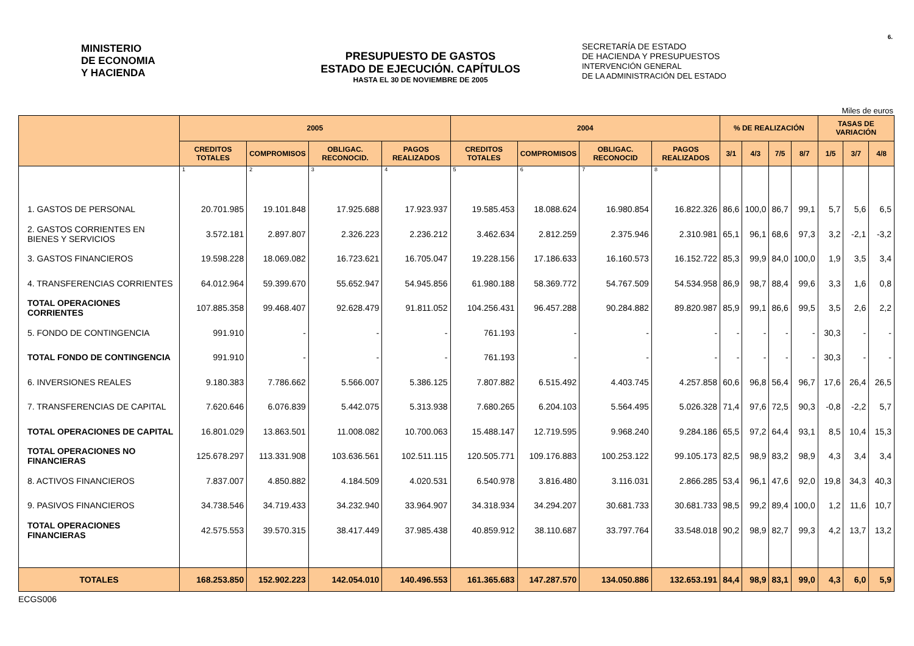6.
MINISTERIO
DE ECONOMIA
Y HACIENDA
PRESUPUESTO DE GASTOS
ESTADO DE EJECUCIÓN. CAPÍTULOS
HASTA EL 30 DE NOVIEMBRE DE 2005
SECRETARÍA DE ESTADO
DE HACIENDA Y PRESUPUESTOS
INTERVENCIÓN GENERAL
DE LA ADMINISTRACIÓN DEL ESTADO
Miles de euros
| | 2005 | | | | 2004 | | | | % DE REALIZACIÓN | | | | TASAS DE VARIACIÓN | | |
| --- | --- | --- | --- | --- | --- | --- | --- | --- | --- | --- | --- | --- | --- | --- | --- |
| | CREDITOS TOTALES | COMPROMISOS | OBLIGAC. RECONOCID. | PAGOS REALIZADOS | CREDITOS TOTALES | COMPROMISOS | OBLIGAC. RECONOCID | PAGOS REALIZADOS | 3/1 | 4/3 | 7/5 | 8/7 | 1/5 | 3/7 | 4/8 |
| | 1 | 2 | 3 | 4 | 5 | 6 | 7 | 8 | | | | | | | |
| 1. GASTOS DE PERSONAL | 20.701.985 | 19.101.848 | 17.925.688 | 17.923.937 | 19.585.453 | 18.088.624 | 16.980.854 | 16.822.326 | 86,6 | 100,0 | 86,7 | 99,1 | 5,7 | 5,6 | 6,5 |
| 2. GASTOS CORRIENTES EN BIENES Y SERVICIOS | 3.572.181 | 2.897.807 | 2.326.223 | 2.236.212 | 3.462.634 | 2.812.259 | 2.375.946 | 2.310.981 | 65,1 | 96,1 | 68,6 | 97,3 | 3,2 | -2,1 | -3,2 |
| 3. GASTOS FINANCIEROS | 19.598.228 | 18.069.082 | 16.723.621 | 16.705.047 | 19.228.156 | 17.186.633 | 16.160.573 | 16.152.722 | 85,3 | 99,9 | 84,0 | 100,0 | 1,9 | 3,5 | 3,4 |
| 4. TRANSFERENCIAS CORRIENTES | 64.012.964 | 59.399.670 | 55.652.947 | 54.945.856 | 61.980.188 | 58.369.772 | 54.767.509 | 54.534.958 | 86,9 | 98,7 | 88,4 | 99,6 | 3,3 | 1,6 | 0,8 |
| TOTAL OPERACIONES CORRIENTES | 107.885.358 | 99.468.407 | 92.628.479 | 91.811.052 | 104.256.431 | 96.457.288 | 90.284.882 | 89.820.987 | 85,9 | 99,1 | 86,6 | 99,5 | 3,5 | 2,6 | 2,2 |
| 5. FONDO DE CONTINGENCIA | 991.910 | - | - | - | 761.193 | - | - | - | - | - | - | - | 30,3 | - | - |
| TOTAL FONDO DE CONTINGENCIA | 991.910 | - | - | - | 761.193 | - | - | - | - | - | - | - | 30,3 | - | - |
| 6. INVERSIONES REALES | 9.180.383 | 7.786.662 | 5.566.007 | 5.386.125 | 7.807.882 | 6.515.492 | 4.403.745 | 4.257.858 | 60,6 | 96,8 | 56,4 | 96,7 | 17,6 | 26,4 | 26,5 |
| 7. TRANSFERENCIAS DE CAPITAL | 7.620.646 | 6.076.839 | 5.442.075 | 5.313.938 | 7.680.265 | 6.204.103 | 5.564.495 | 5.026.328 | 71,4 | 97,6 | 72,5 | 90,3 | -0,8 | -2,2 | 5,7 |
| TOTAL OPERACIONES DE CAPITAL | 16.801.029 | 13.863.501 | 11.008.082 | 10.700.063 | 15.488.147 | 12.719.595 | 9.968.240 | 9.284.186 | 65,5 | 97,2 | 64,4 | 93,1 | 8,5 | 10,4 | 15,3 |
| TOTAL OPERACIONES NO FINANCIERAS | 125.678.297 | 113.331.908 | 103.636.561 | 102.511.115 | 120.505.771 | 109.176.883 | 100.253.122 | 99.105.173 | 82,5 | 98,9 | 83,2 | 98,9 | 4,3 | 3,4 | 3,4 |
| 8. ACTIVOS FINANCIEROS | 7.837.007 | 4.850.882 | 4.184.509 | 4.020.531 | 6.540.978 | 3.816.480 | 3.116.031 | 2.866.285 | 53,4 | 96,1 | 47,6 | 92,0 | 19,8 | 34,3 | 40,3 |
| 9. PASIVOS FINANCIEROS | 34.738.546 | 34.719.433 | 34.232.940 | 33.964.907 | 34.318.934 | 34.294.207 | 30.681.733 | 30.681.733 | 98,5 | 99,2 | 89,4 | 100,0 | 1,2 | 11,6 | 10,7 |
| TOTAL OPERACIONES FINANCIERAS | 42.575.553 | 39.570.315 | 38.417.449 | 37.985.438 | 40.859.912 | 38.110.687 | 33.797.764 | 33.548.018 | 90,2 | 98,9 | 82,7 | 99,3 | 4,2 | 13,7 | 13,2 |
| TOTALES | 168.253.850 | 152.902.223 | 142.054.010 | 140.496.553 | 161.365.683 | 147.287.570 | 134.050.886 | 132.653.191 | 84,4 | 98,9 | 83,1 | 99,0 | 4,3 | 6,0 | 5,9 |
ECGS006